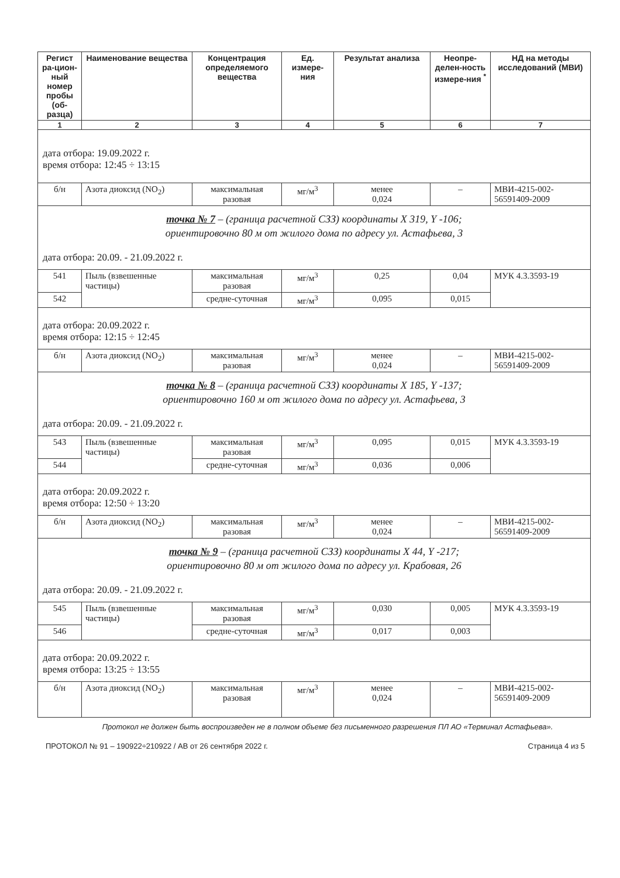| Регист ра-цион-ный номер пробы (об-разца) | Наименование вещества | Концентрация определяемого вещества | Ед. измере-ния | Результат анализа | Неопре-делен-ность измере-ния <sup>*</sup> | НД на методы исследований (МВИ) |
| --- | --- | --- | --- | --- | --- | --- |
| 1 | 2 | 3 | 4 | 5 | 6 | 7 |
| дата отбора: 19.09.2022 г. время отбора: 12:45 ÷ 13:15 | | | | | | |
| б/н | Азота диоксид (NO<sub>2</sub>) | максимальная разовая | мг/м<sup>3</sup> | менее 0,024 | – | МВИ-4215-002-56591409-2009 |
| точка № 7 – (граница расчетной СЗЗ) координаты X 319, Y -106; ориентировочно 80 м от жилого дома по адресу ул. Астафьева, 3 дата отбора: 20.09. - 21.09.2022 г. | | | | | | |
| 541 | Пыль (взвешенные частицы) | максимальная разовая | мг/м<sup>3</sup> | 0,25 | 0,04 | МУК 4.3.3593-19 |
| 542 | | средне-суточная | мг/м<sup>3</sup> | 0,095 | 0,015 | |
| дата отбора: 20.09.2022 г. время отбора: 12:15 ÷ 12:45 | | | | | | |
| б/н | Азота диоксид (NO<sub>2</sub>) | максимальная разовая | мг/м<sup>3</sup> | менее 0,024 | – | МВИ-4215-002-56591409-2009 |
| точка № 8 – (граница расчетной СЗЗ) координаты X 185, Y -137; ориентировочно 160 м от жилого дома по адресу ул. Астафьева, 3 дата отбора: 20.09. - 21.09.2022 г. | | | | | | |
| 543 | Пыль (взвешенные частицы) | максимальная разовая | мг/м<sup>3</sup> | 0,095 | 0,015 | МУК 4.3.3593-19 |
| 544 | | средне-суточная | мг/м<sup>3</sup> | 0,036 | 0,006 | |
| дата отбора: 20.09.2022 г. время отбора: 12:50 ÷ 13:20 | | | | | | |
| б/н | Азота диоксид (NO<sub>2</sub>) | максимальная разовая | мг/м<sup>3</sup> | менее 0,024 | – | МВИ-4215-002-56591409-2009 |
| точка № 9 – (граница расчетной СЗЗ) координаты X 44, Y -217; ориентировочно 80 м от жилого дома по адресу ул. Крабовая, 26 дата отбора: 20.09. - 21.09.2022 г. | | | | | | |
| 545 | Пыль (взвешенные частицы) | максимальная разовая | мг/м<sup>3</sup> | 0,030 | 0,005 | МУК 4.3.3593-19 |
| 546 | | средне-суточная | мг/м<sup>3</sup> | 0,017 | 0,003 | |
| дата отбора: 20.09.2022 г. время отбора: 13:25 ÷ 13:55 | | | | | | |
| б/н | Азота диоксид (NO<sub>2</sub>) | максимальная разовая | мг/м<sup>3</sup> | менее 0,024 | – | МВИ-4215-002-56591409-2009 |
Протокол не должен быть воспроизведен не в полном объеме без письменного разрешения ПЛ АО «Терминал Астафьева».
ПРОТОКОЛ № 91 – 190922÷210922 / АВ от 26 сентября 2022 г. Страница 4 из 5